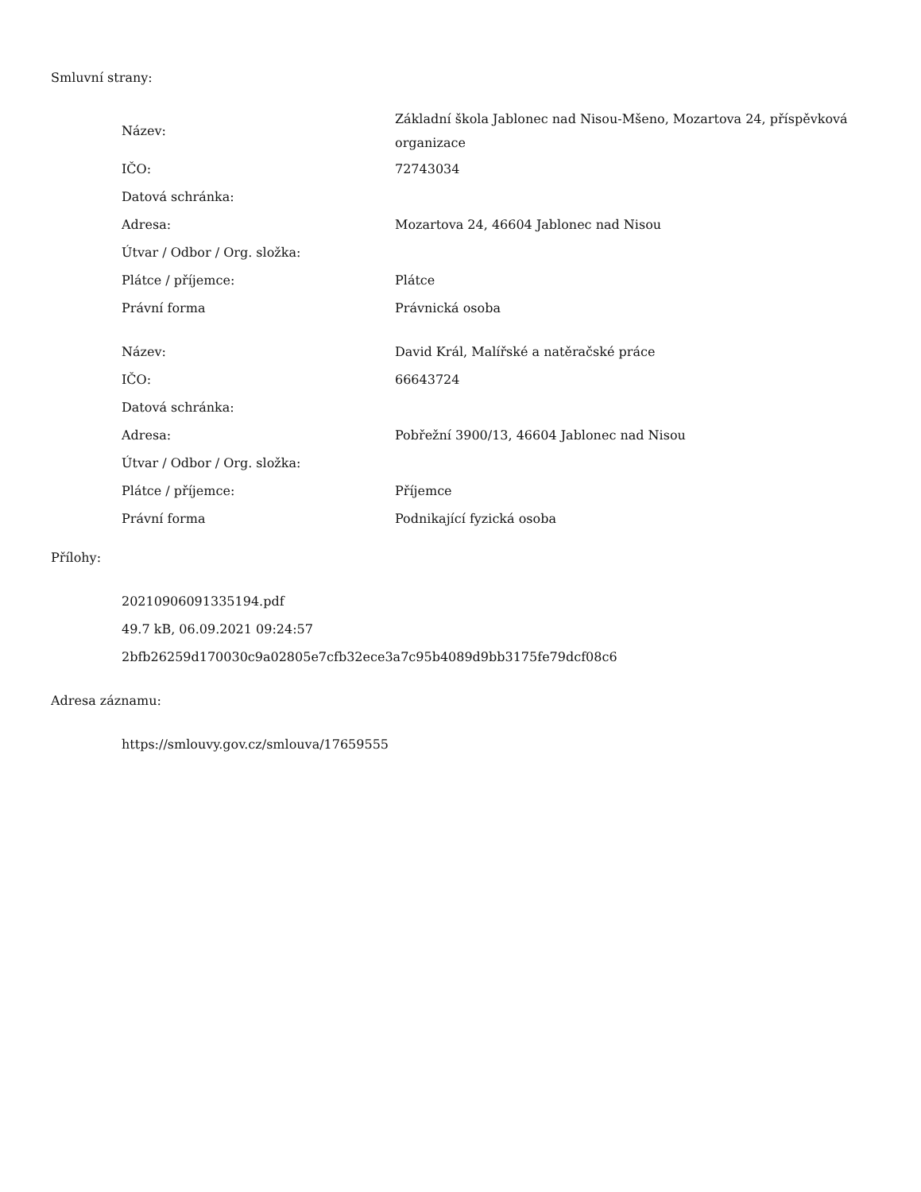Smluvní strany:
| Název: | Základní škola Jablonec nad Nisou-Mšeno, Mozartova 24, příspěvková organizace |
| IČO: | 72743034 |
| Datová schránka: | |
| Adresa: | Mozartova 24, 46604 Jablonec nad Nisou |
| Útvar / Odbor / Org. složka: | |
| Plátce / příjemce: | Plátce |
| Právní forma | Právnická osoba |
| Název: | David Král, Malířské a natěračské práce |
| IČO: | 66643724 |
| Datová schránka: | |
| Adresa: | Pobřežní 3900/13, 46604 Jablonec nad Nisou |
| Útvar / Odbor / Org. složka: | |
| Plátce / příjemce: | Příjemce |
| Právní forma | Podnikající fyzická osoba |
Přílohy:
20210906091335194.pdf
49.7 kB, 06.09.2021 09:24:57
2bfb26259d170030c9a02805e7cfb32ece3a7c95b4089d9bb3175fe79dcf08c6
Adresa záznamu:
https://smlouvy.gov.cz/smlouva/17659555